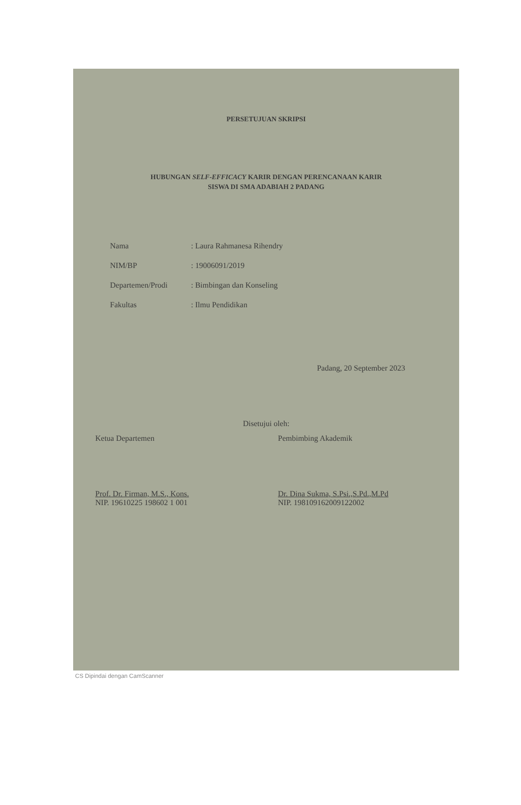PERSETUJUAN SKRIPSI
HUBUNGAN SELF-EFFICACY KARIR DENGAN PERENCANAAN KARIR
SISWA DI SMA ADABIAH 2 PADANG
| Nama | : Laura Rahmanesa Rihendry |
| NIM/BP | : 19006091/2019 |
| Departemen/Prodi | : Bimbingan dan Konseling |
| Fakultas | : Ilmu Pendidikan |
Padang, 20 September 2023
Disetujui oleh:
Ketua Departemen
Prof. Dr. Firman, M.S., Kons.
NIP. 19610225 198602 1 001
Pembimbing Akademik
Dr. Dina Sukma, S.Psi.,S.Pd.,M.Pd
NIP. 198109162009122002
CS Dipindai dengan CamScanner